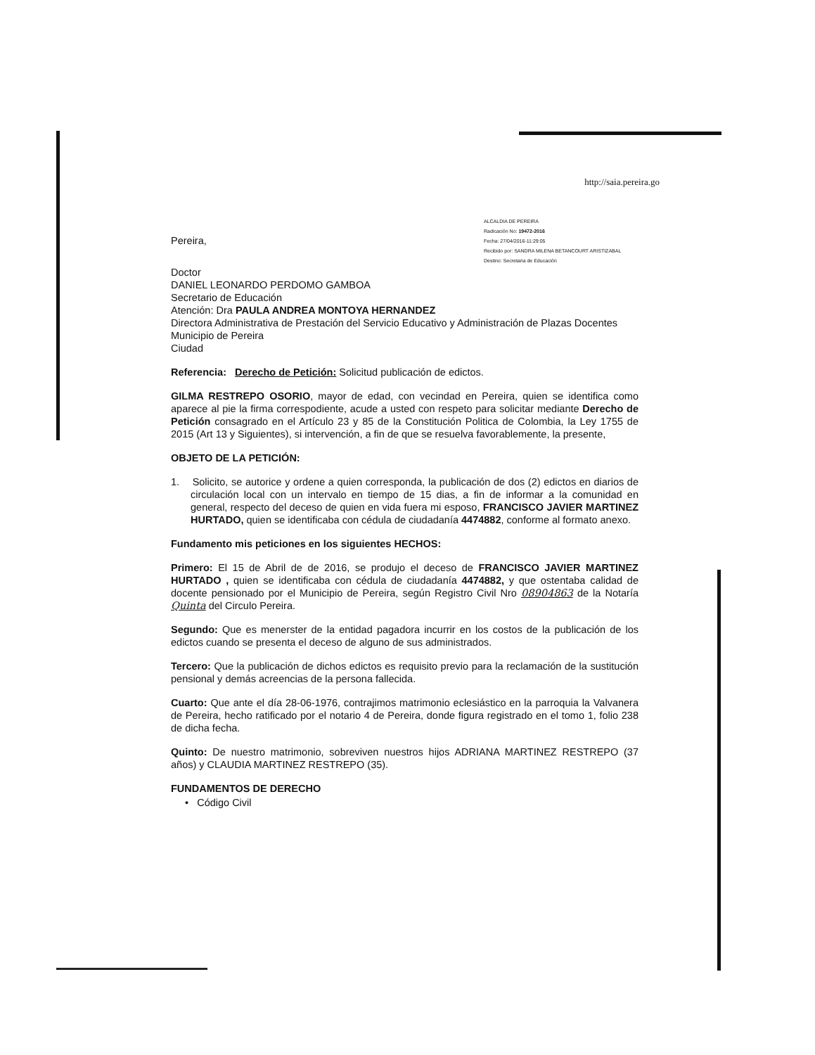http://saia.pereira.go
Pereira,
ALCALDIA DE PEREIRA
Radicación No: 19472-2016
Fecha: 27/04/2016-11:29:05
Recibido por: SANDRA MILENA BETANCOURT ARISTIZABAL
Destino: Secretaria de Educación
Doctor
DANIEL LEONARDO PERDOMO GAMBOA
Secretario de Educación
Atención: Dra PAULA ANDREA MONTOYA HERNANDEZ
Directora Administrativa de Prestación del Servicio Educativo y Administración de Plazas Docentes
Municipio de Pereira
Ciudad
Referencia: Derecho de Petición: Solicitud publicación de edictos.
GILMA RESTREPO OSORIO, mayor de edad, con vecindad en Pereira, quien se identifica como aparece al pie la firma correspodiente, acude a usted con respeto para solicitar mediante Derecho de Petición consagrado en el Artículo 23 y 85 de la Constitución Politica de Colombia, la Ley 1755 de 2015 (Art 13 y Siguientes), si intervención, a fin de que se resuelva favorablemente, la presente,
OBJETO DE LA PETICIÓN:
1. Solicito, se autorice y ordene a quien corresponda, la publicación de dos (2) edictos en diarios de circulación local con un intervalo en tiempo de 15 dias, a fin de informar a la comunidad en general, respecto del deceso de quien en vida fuera mi esposo, FRANCISCO JAVIER MARTINEZ HURTADO, quien se identificaba con cédula de ciudadanía 4474882, conforme al formato anexo.
Fundamento mis peticiones en los siguientes HECHOS:
Primero: El 15 de Abril de de 2016, se produjo el deceso de FRANCISCO JAVIER MARTINEZ HURTADO , quien se identificaba con cédula de ciudadanía 4474882, y que ostentaba calidad de docente pensionado por el Municipio de Pereira, según Registro Civil Nro 08904863 de la Notaría Quinta del Circulo Pereira.
Segundo: Que es menerster de la entidad pagadora incurrir en los costos de la publicación de los edictos cuando se presenta el deceso de alguno de sus administrados.
Tercero: Que la publicación de dichos edictos es requisito previo para la reclamación de la sustitución pensional y demás acreencias de la persona fallecida.
Cuarto: Que ante el día 28-06-1976, contrajimos matrimonio eclesiástico en la parroquia la Valvanera de Pereira, hecho ratificado por el notario 4 de Pereira, donde figura registrado en el tomo 1, folio 238 de dicha fecha.
Quinto: De nuestro matrimonio, sobreviven nuestros hijos ADRIANA MARTINEZ RESTREPO (37 años) y CLAUDIA MARTINEZ RESTREPO (35).
FUNDAMENTOS DE DERECHO
• Código Civil